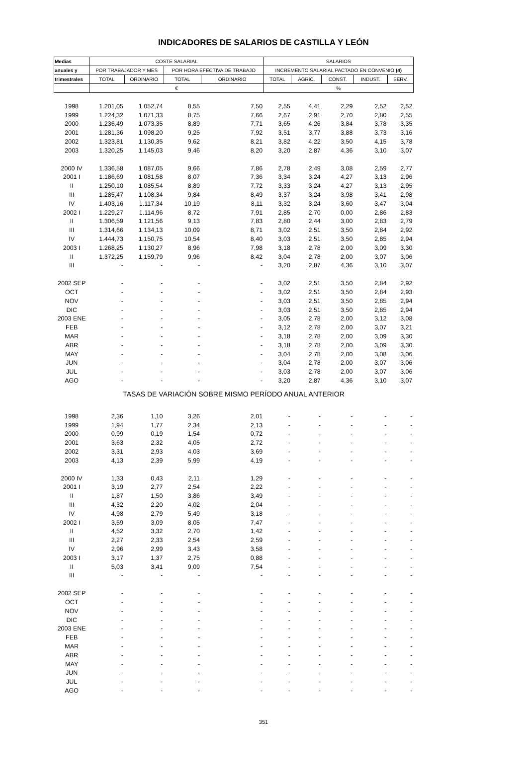INDICADORES DE SALARIOS DE CASTILLA Y LEÓN
| Medias | COSTE SALARIAL | | | | SALARIOS | | | | |
| --- | --- | --- | --- | --- | --- | --- | --- | --- | --- |
| anuales y | POR TRABAJADOR Y MES | | POR HORA EFECTIVA DE TRABAJO | | INCREMENTO SALARIAL PACTADO EN CONVENIO (4) | | | | |
| trimestrales | TOTAL | ORDINARIO | TOTAL | ORDINARIO | TOTAL | AGRIC. | CONST. | INDUST. | SERV. |
| | € | | | | % | | | | |
| 1998 | 1.201,05 | 1.052,74 | 8,55 | 7,50 | 2,55 | 4,41 | 2,29 | 2,52 | 2,52 |
| 1999 | 1.224,32 | 1.071,33 | 8,75 | 7,66 | 2,67 | 2,91 | 2,70 | 2,80 | 2,55 |
| 2000 | 1.236,49 | 1.073,35 | 8,89 | 7,71 | 3,65 | 4,26 | 3,84 | 3,78 | 3,35 |
| 2001 | 1.281,36 | 1.098,20 | 9,25 | 7,92 | 3,51 | 3,77 | 3,88 | 3,73 | 3,16 |
| 2002 | 1.323,81 | 1.130,35 | 9,62 | 8,21 | 3,82 | 4,22 | 3,50 | 4,15 | 3,78 |
| 2003 | 1.320,25 | 1.145,03 | 9,46 | 8,20 | 3,20 | 2,87 | 4,36 | 3,10 | 3,07 |
| 2000 IV | 1.336,58 | 1.087,05 | 9,66 | 7,86 | 2,78 | 2,49 | 3,08 | 2,59 | 2,77 |
| 2001 I | 1.186,69 | 1.081,58 | 8,07 | 7,36 | 3,34 | 3,24 | 4,27 | 3,13 | 2,96 |
| II | 1.250,10 | 1.085,54 | 8,89 | 7,72 | 3,33 | 3,24 | 4,27 | 3,13 | 2,95 |
| III | 1.285,47 | 1.108,34 | 9,84 | 8,49 | 3,37 | 3,24 | 3,98 | 3,41 | 2,98 |
| IV | 1.403,16 | 1.117,34 | 10,19 | 8,11 | 3,32 | 3,24 | 3,60 | 3,47 | 3,04 |
| 2002 I | 1.229,27 | 1.114,96 | 8,72 | 7,91 | 2,85 | 2,70 | 0,00 | 2,86 | 2,83 |
| II | 1.306,59 | 1.121,56 | 9,13 | 7,83 | 2,80 | 2,44 | 3,00 | 2,83 | 2,79 |
| III | 1.314,66 | 1.134,13 | 10,09 | 8,71 | 3,02 | 2,51 | 3,50 | 2,84 | 2,92 |
| IV | 1.444,73 | 1.150,75 | 10,54 | 8,40 | 3,03 | 2,51 | 3,50 | 2,85 | 2,94 |
| 2003 I | 1.268,25 | 1.130,27 | 8,96 | 7,98 | 3,18 | 2,78 | 2,00 | 3,09 | 3,30 |
| II | 1.372,25 | 1.159,79 | 9,96 | 8,42 | 3,04 | 2,78 | 2,00 | 3,07 | 3,06 |
| III | - | - | - | - | 3,20 | 2,87 | 4,36 | 3,10 | 3,07 |
| 2002 SEP | - | - | - | - | 3,02 | 2,51 | 3,50 | 2,84 | 2,92 |
| OCT | - | - | - | - | 3,02 | 2,51 | 3,50 | 2,84 | 2,93 |
| NOV | - | - | - | - | 3,03 | 2,51 | 3,50 | 2,85 | 2,94 |
| DIC | - | - | - | - | 3,03 | 2,51 | 3,50 | 2,85 | 2,94 |
| 2003 ENE | - | - | - | - | 3,05 | 2,78 | 2,00 | 3,12 | 3,08 |
| FEB | - | - | - | - | 3,12 | 2,78 | 2,00 | 3,07 | 3,21 |
| MAR | - | - | - | - | 3,18 | 2,78 | 2,00 | 3,09 | 3,30 |
| ABR | - | - | - | - | 3,18 | 2,78 | 2,00 | 3,09 | 3,30 |
| MAY | - | - | - | - | 3,04 | 2,78 | 2,00 | 3,08 | 3,06 |
| JUN | - | - | - | - | 3,04 | 2,78 | 2,00 | 3,07 | 3,06 |
| JUL | - | - | - | - | 3,03 | 2,78 | 2,00 | 3,07 | 3,06 |
| AGO | - | - | - | - | 3,20 | 2,87 | 4,36 | 3,10 | 3,07 |
| TASAS DE VARIACIÓN SOBRE MISMO PERÍODO ANUAL ANTERIOR | | | | | | | | | |
| 1998 | 2,36 | 1,10 | 3,26 | 2,01 | - | - | - | - | - |
| 1999 | 1,94 | 1,77 | 2,34 | 2,13 | - | - | - | - | - |
| 2000 | 0,99 | 0,19 | 1,54 | 0,72 | - | - | - | - | - |
| 2001 | 3,63 | 2,32 | 4,05 | 2,72 | - | - | - | - | - |
| 2002 | 3,31 | 2,93 | 4,03 | 3,69 | - | - | - | - | - |
| 2003 | 4,13 | 2,39 | 5,99 | 4,19 | - | - | - | - | - |
| 2000 IV | 1,33 | 0,43 | 2,11 | 1,29 | - | - | - | - | - |
| 2001 I | 3,19 | 2,77 | 2,54 | 2,22 | - | - | - | - | - |
| II | 1,87 | 1,50 | 3,86 | 3,49 | - | - | - | - | - |
| III | 4,32 | 2,20 | 4,02 | 2,04 | - | - | - | - | - |
| IV | 4,98 | 2,79 | 5,49 | 3,18 | - | - | - | - | - |
| 2002 I | 3,59 | 3,09 | 8,05 | 7,47 | - | - | - | - | - |
| II | 4,52 | 3,32 | 2,70 | 1,42 | - | - | - | - | - |
| III | 2,27 | 2,33 | 2,54 | 2,59 | - | - | - | - | - |
| IV | 2,96 | 2,99 | 3,43 | 3,58 | - | - | - | - | - |
| 2003 I | 3,17 | 1,37 | 2,75 | 0,88 | - | - | - | - | - |
| II | 5,03 | 3,41 | 9,09 | 7,54 | - | - | - | - | - |
| III | - | - | - | - | - | - | - | - | - |
| 2002 SEP | - | - | - | - | - | - | - | - | - |
| OCT | - | - | - | - | - | - | - | - | - |
| NOV | - | - | - | - | - | - | - | - | - |
| DIC | - | - | - | - | - | - | - | - | - |
| 2003 ENE | - | - | - | - | - | - | - | - | - |
| FEB | - | - | - | - | - | - | - | - | - |
| MAR | - | - | - | - | - | - | - | - | - |
| ABR | - | - | - | - | - | - | - | - | - |
| MAY | - | - | - | - | - | - | - | - | - |
| JUN | - | - | - | - | - | - | - | - | - |
| JUL | - | - | - | - | - | - | - | - | - |
| AGO | - | - | - | - | - | - | - | - | - |
351